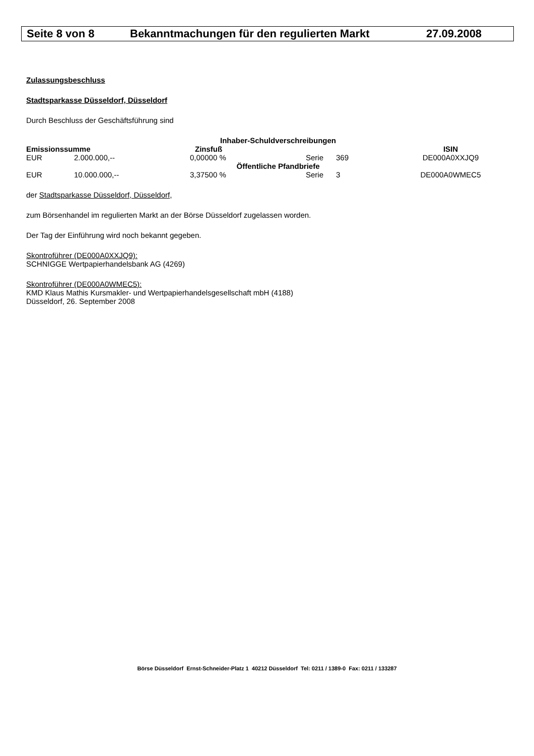Seite 8 von 8 Bekanntmachungen für den regulierten Markt 27.09.2008
Zulassungsbeschluss
Stadtsparkasse Düsseldorf, Düsseldorf
Durch Beschluss der Geschäftsführung sind
| Inhaber-Schuldverschreibungen | | | | | | |
| --- | --- | --- | --- | --- | --- | --- |
| Emissionssumme | | Zinsfuß | | | | ISIN |
| EUR | 2.000.000,-- | 0,00000 % | Serie | 369 | | DE000A0XXJQ9 |
| Öffentliche Pfandbriefe | | | | | | |
| EUR | 10.000.000,-- | 3,37500 % | Serie | 3 | | DE000A0WMEC5 |
der Stadtsparkasse Düsseldorf, Düsseldorf,
zum Börsenhandel im regulierten Markt an der Börse Düsseldorf zugelassen worden.
Der Tag der Einführung wird noch bekannt gegeben.
Skontroführer (DE000A0XXJQ9):
SCHNIGGE Wertpapierhandelsbank AG (4269)
Skontroführer (DE000A0WMEC5):
KMD Klaus Mathis Kursmakler- und Wertpapierhandelsgesellschaft mbH (4188)
Düsseldorf, 26. September 2008
Börse Düsseldorf Ernst-Schneider-Platz 1 40212 Düsseldorf Tel: 0211 / 1389-0 Fax: 0211 / 133287